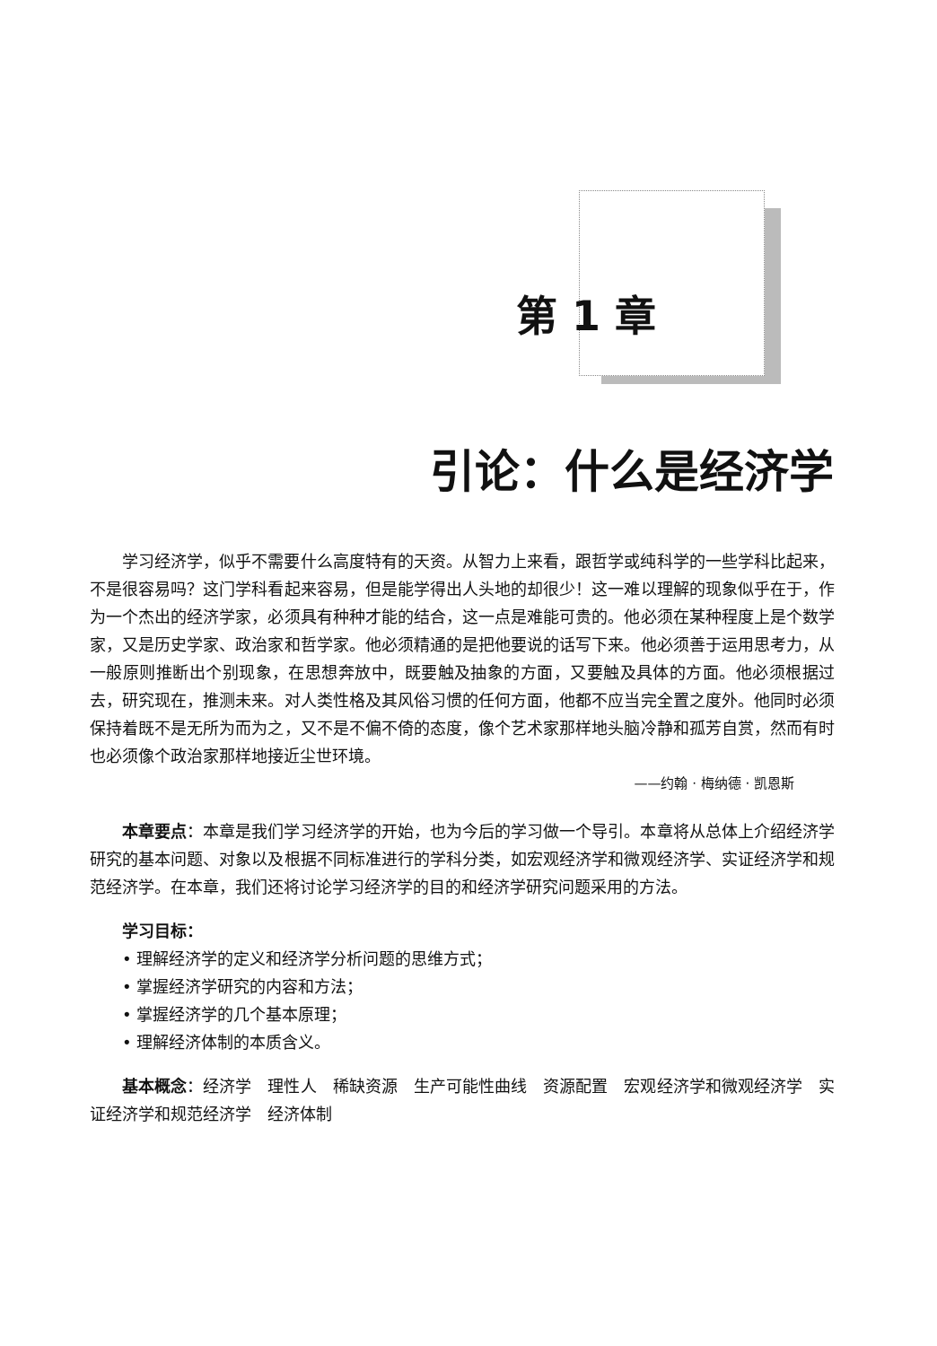第 1 章
引论：什么是经济学
学习经济学，似乎不需要什么高度特有的天资。从智力上来看，跟哲学或纯科学的一些学科比起来，不是很容易吗？这门学科看起来容易，但是能学得出人头地的却很少！这一难以理解的现象似乎在于，作为一个杰出的经济学家，必须具有种种才能的结合，这一点是难能可贵的。他必须在某种程度上是个数学家，又是历史学家、政治家和哲学家。他必须精通的是把他要说的话写下来。他必须善于运用思考力，从一般原则推断出个别现象，在思想奔放中，既要触及抽象的方面，又要触及具体的方面。他必须根据过去，研究现在，推测未来。对人类性格及其风俗习惯的任何方面，他都不应当完全置之度外。他同时必须保持着既不是无所为而为之，又不是不偏不倚的态度，像个艺术家那样地头脑冷静和孤芳自赏，然而有时也必须像个政治家那样地接近尘世环境。
——约翰 · 梅纳德 · 凯恩斯
本章要点：本章是我们学习经济学的开始，也为今后的学习做一个导引。本章将从总体上介绍经济学研究的基本问题、对象以及根据不同标准进行的学科分类，如宏观经济学和微观经济学、实证经济学和规范经济学。在本章，我们还将讨论学习经济学的目的和经济学研究问题采用的方法。
学习目标：
• 理解经济学的定义和经济学分析问题的思维方式；
• 掌握经济学研究的内容和方法；
• 掌握经济学的几个基本原理；
• 理解经济体制的本质含义。
基本概念：经济学　理性人　稀缺资源　生产可能性曲线　资源配置　宏观经济学和微观经济学　实证经济学和规范经济学　经济体制